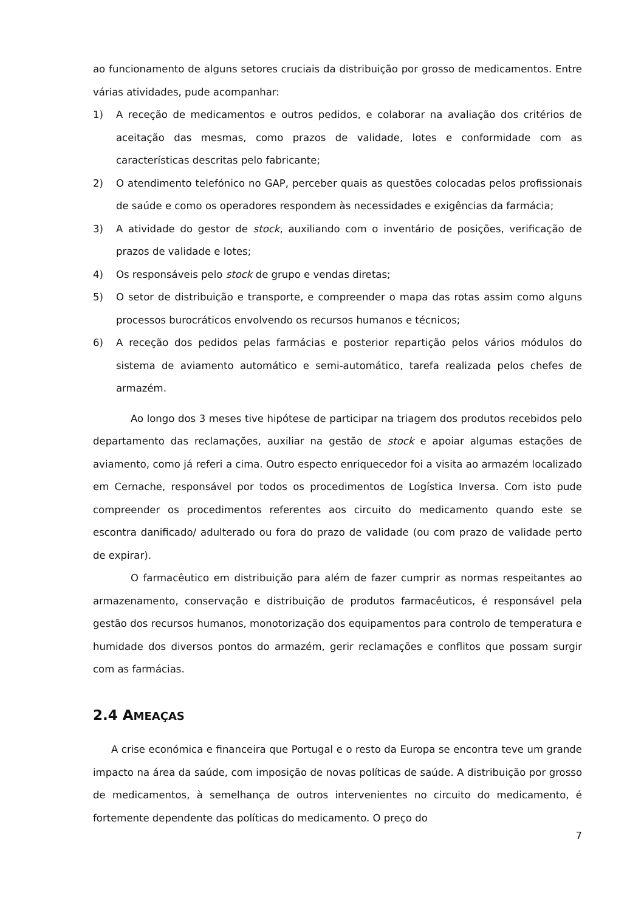ao funcionamento de alguns setores cruciais da distribuição por grosso de medicamentos. Entre várias atividades, pude acompanhar:
1) A receção de medicamentos e outros pedidos, e colaborar na avaliação dos critérios de aceitação das mesmas, como prazos de validade, lotes e conformidade com as características descritas pelo fabricante;
2) O atendimento telefónico no GAP, perceber quais as questões colocadas pelos profissionais de saúde e como os operadores respondem às necessidades e exigências da farmácia;
3) A atividade do gestor de stock, auxiliando com o inventário de posições, verificação de prazos de validade e lotes;
4) Os responsáveis pelo stock de grupo e vendas diretas;
5) O setor de distribuição e transporte, e compreender o mapa das rotas assim como alguns processos burocráticos envolvendo os recursos humanos e técnicos;
6) A receção dos pedidos pelas farmácias e posterior repartição pelos vários módulos do sistema de aviamento automático e semi-automático, tarefa realizada pelos chefes de armazém.
Ao longo dos 3 meses tive hipótese de participar na triagem dos produtos recebidos pelo departamento das reclamações, auxiliar na gestão de stock e apoiar algumas estações de aviamento, como já referi a cima. Outro especto enriquecedor foi a visita ao armazém localizado em Cernache, responsável por todos os procedimentos de Logística Inversa. Com isto pude compreender os procedimentos referentes aos circuito do medicamento quando este se escontra danificado/ adulterado ou fora do prazo de validade (ou com prazo de validade perto de expirar).
O farmacêutico em distribuição para além de fazer cumprir as normas respeitantes ao armazenamento, conservação e distribuição de produtos farmacêuticos, é responsável pela gestão dos recursos humanos, monotorização dos equipamentos para controlo de temperatura e humidade dos diversos pontos do armazém, gerir reclamações e conflitos que possam surgir com as farmácias.
2.4 AMEAÇAS
A crise económica e financeira que Portugal e o resto da Europa se encontra teve um grande impacto na área da saúde, com imposição de novas políticas de saúde. A distribuição por grosso de medicamentos, à semelhança de outros intervenientes no circuito do medicamento, é fortemente dependente das políticas do medicamento. O preço do
7